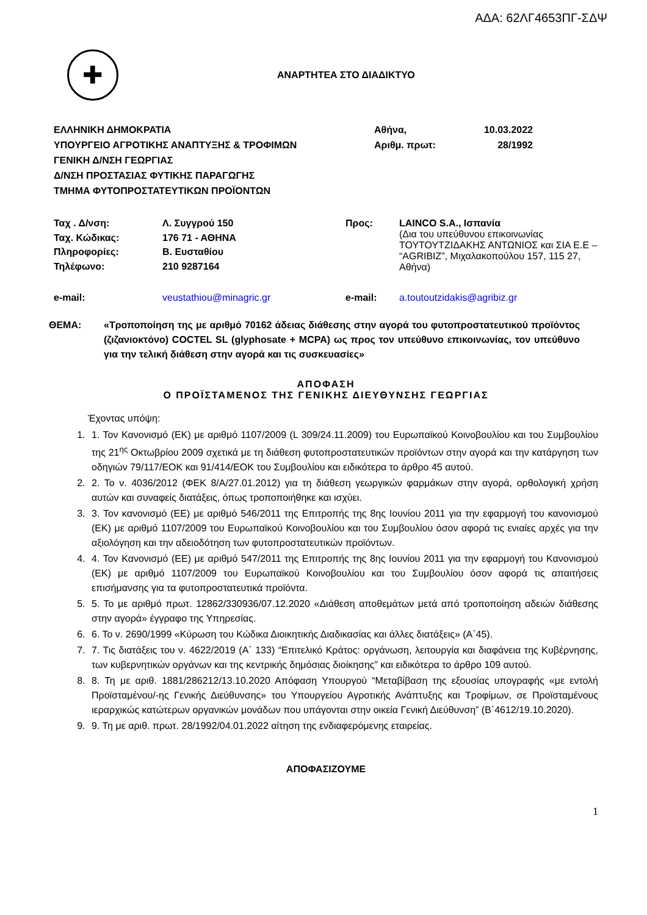ΑΔΑ: 62ΛΓ4653ΠΓ-ΣΔΨ
✚
ΑΝΑΡΤΗΤΕΑ ΣΤΟ ΔΙΑΔΙΚΤΥΟ
ΕΛΛΗΝΙΚΗ ΔΗΜΟΚΡΑΤΙΑ
ΥΠΟΥΡΓΕΙΟ ΑΓΡΟΤΙΚΗΣ ΑΝΑΠΤΥΞΗΣ & ΤΡΟΦΙΜΩΝ
ΓΕΝΙΚΗ Δ/ΝΣΗ ΓΕΩΡΓΙΑΣ
Δ/ΝΣΗ ΠΡΟΣΤΑΣΙΑΣ ΦΥΤΙΚΗΣ ΠΑΡΑΓΩΓΗΣ
ΤΜΗΜΑ ΦΥΤΟΠΡΟΣΤΑΤΕΥΤΙΚΩΝ ΠΡΟΪΟΝΤΩΝ
Αθήνα,
Αριθμ. πρωτ:
10.03.2022
28/1992
| Ταχ . Δ/νση: | Λ. Συγγρού 150 | Προς: | LAINCO S.A., Ισπανία (Δια του υπεύθυνου επικοινωνίας ΤΟΥΤΟΥΤΖΙΔΑΚΗΣ ΑΝΤΩΝΙΟΣ και ΣΙΑ Ε.Ε – “AGRIBIZ”, Μιχαλακοπούλου 157, 115 27, Αθήνα) |
| Ταχ. Κώδικας: | 176 71 - ΑΘΗΝΑ | | |
| Πληροφορίες: | Β. Ευσταθίου | | |
| Τηλέφωνο: | 210 9287164 | | |
| e-mail: | veustathiou@minagric.gr | e-mail: | a.toutoutzidakis@agribiz.gr |
ΘΕΜΑ: «Τροποποίηση της με αριθμό 70162 άδειας διάθεσης στην αγορά του φυτοπροστατευτικού προϊόντος (ζιζανιοκτόνο) COCTEL SL (glyphosate + MCPA) ως προς τον υπεύθυνο επικοινωνίας, τον υπεύθυνο για την τελική διάθεση στην αγορά και τις συσκευασίες»
ΑΠΟΦΑΣΗ
Ο ΠΡΟΪΣΤΑΜΕΝΟΣ ΤΗΣ ΓΕΝΙΚΗΣ ΔΙΕΥΘΥΝΣΗΣ ΓΕΩΡΓΙΑΣ
Έχοντας υπόψη:
1. 1. Τον Κανονισμό (ΕΚ) με αριθμό 1107/2009 (L 309/24.11.2009) του Ευρωπαϊκού Κοινοβουλίου και του Συμβουλίου της 21<sup>ης</sup> Οκτωβρίου 2009 σχετικά με τη διάθεση φυτοπροστατευτικών προϊόντων στην αγορά και την κατάργηση των οδηγιών 79/117/ΕΟΚ και 91/414/ΕΟΚ του Συμβουλίου και ειδικότερα το άρθρο 45 αυτού.
2. 2. Το ν. 4036/2012 (ΦΕΚ 8/Α/27.01.2012) για τη διάθεση γεωργικών φαρμάκων στην αγορά, ορθολογική χρήση αυτών και συναφείς διατάξεις, όπως τροποποιήθηκε και ισχύει.
3. 3. Τον κανονισμό (ΕΕ) με αριθμό 546/2011 της Επιτροπής της 8ης Ιουνίου 2011 για την εφαρμογή του κανονισμού (ΕΚ) με αριθμό 1107/2009 του Ευρωπαϊκού Κοινοβουλίου και του Συμβουλίου όσον αφορά τις ενιαίες αρχές για την αξιολόγηση και την αδειοδότηση των φυτοπροστατευτικών προϊόντων.
4. 4. Τον Κανονισμό (ΕΕ) με αριθμό 547/2011 της Επιτροπής της 8ης Ιουνίου 2011 για την εφαρμογή του Κανονισμού (ΕΚ) με αριθμό 1107/2009 του Ευρωπαϊκού Κοινοβουλίου και του Συμβουλίου όσον αφορά τις απαιτήσεις επισήμανσης για τα φυτοπροστατευτικά προϊόντα.
5. 5. Το με αριθμό πρωτ. 12862/330936/07.12.2020 «Διάθεση αποθεμάτων μετά από τροποποίηση αδειών διάθεσης στην αγορά» έγγραφο της Υπηρεσίας.
6. 6. Το ν. 2690/1999 «Κύρωση του Κώδικα Διοικητικής Διαδικασίας και άλλες διατάξεις» (Α΄45).
7. 7. Τις διατάξεις του ν. 4622/2019 (Α΄ 133) “Επιτελικό Κράτος: οργάνωση, λειτουργία και διαφάνεια της Κυβέρνησης, των κυβερνητικών οργάνων και της κεντρικής δημόσιας διοίκησης” και ειδικότερα το άρθρο 109 αυτού.
8. 8. Τη με αριθ. 1881/286212/13.10.2020 Απόφαση Υπουργού “Μεταβίβαση της εξουσίας υπογραφής «με εντολή Προϊσταμένου/-ης Γενικής Διεύθυνσης» του Υπουργείου Αγροτικής Ανάπτυξης και Τροφίμων, σε Προϊσταμένους ιεραρχικώς κατώτερων οργανικών μονάδων που υπάγονται στην οικεία Γενική Διεύθυνση” (Β΄4612/19.10.2020).
9. 9. Τη με αριθ. πρωτ. 28/1992/04.01.2022 αίτηση της ενδιαφερόμενης εταιρείας.
ΑΠΟΦΑΣΙΖΟΥΜΕ
1